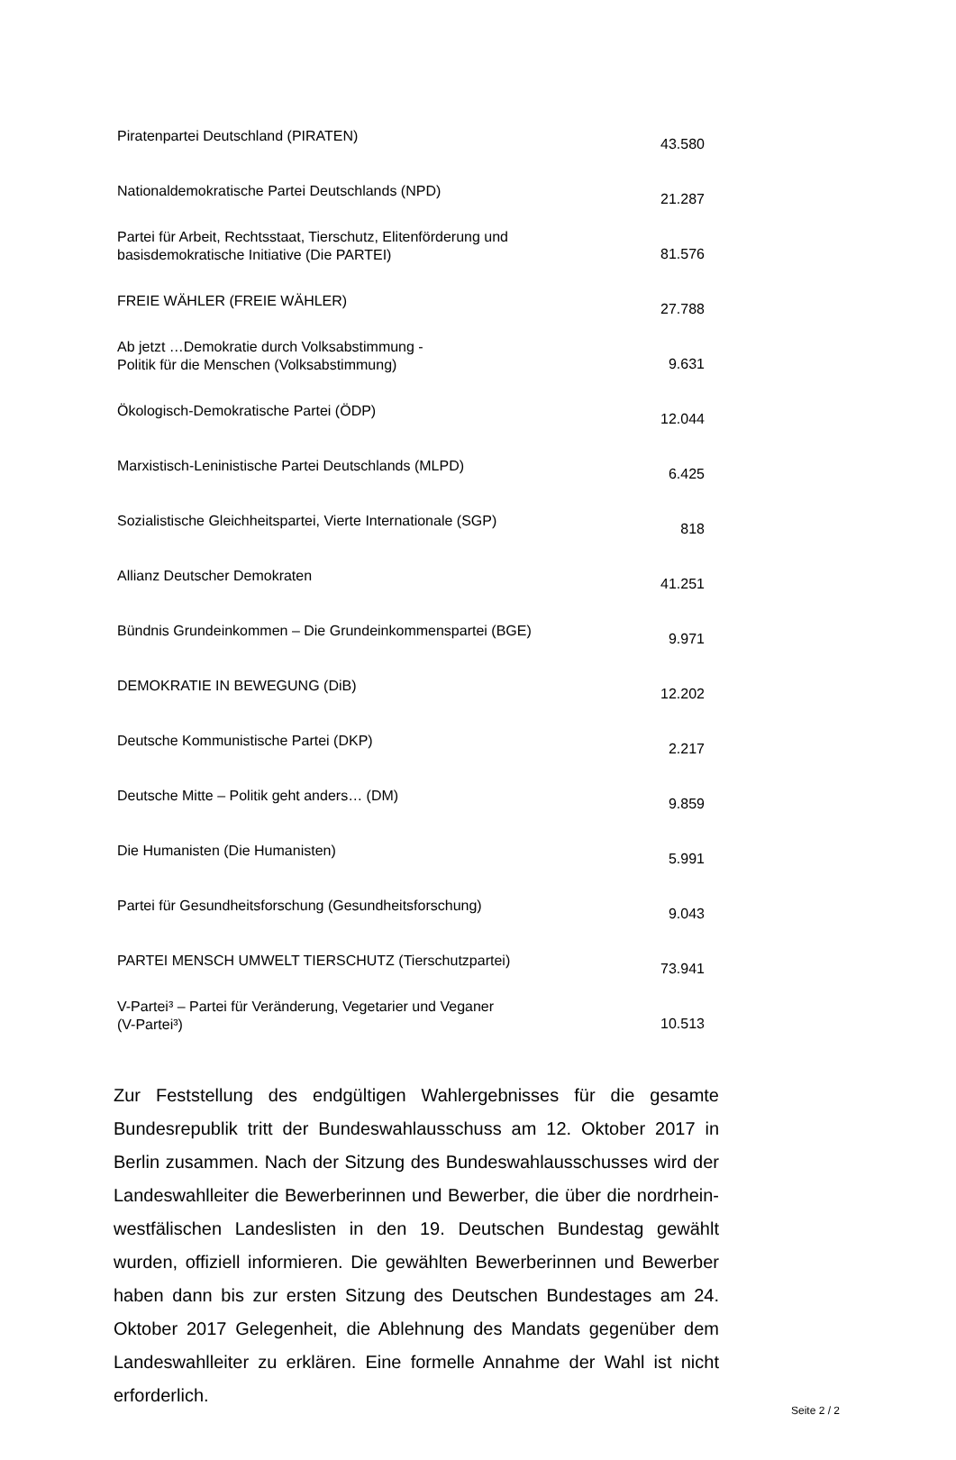| Piratenpartei Deutschland (PIRATEN) | 43.580 |
| Nationaldemokratische Partei Deutschlands (NPD) | 21.287 |
| Partei für Arbeit, Rechtsstaat, Tierschutz, Elitenförderung und basisdemokratische Initiative (Die PARTEI) | 81.576 |
| FREIE WÄHLER (FREIE WÄHLER) | 27.788 |
| Ab jetzt …Demokratie durch Volksabstimmung - Politik für die Menschen (Volksabstimmung) | 9.631 |
| Ökologisch-Demokratische Partei (ÖDP) | 12.044 |
| Marxistisch-Leninistische Partei Deutschlands (MLPD) | 6.425 |
| Sozialistische Gleichheitspartei, Vierte Internationale (SGP) | 818 |
| Allianz Deutscher Demokraten | 41.251 |
| Bündnis Grundeinkommen – Die Grundeinkommenspartei (BGE) | 9.971 |
| DEMOKRATIE IN BEWEGUNG (DiB) | 12.202 |
| Deutsche Kommunistische Partei (DKP) | 2.217 |
| Deutsche Mitte – Politik geht anders… (DM) | 9.859 |
| Die Humanisten (Die Humanisten) | 5.991 |
| Partei für Gesundheitsforschung (Gesundheitsforschung) | 9.043 |
| PARTEI MENSCH UMWELT TIERSCHUTZ (Tierschutzpartei) | 73.941 |
| V-Partei³ – Partei für Veränderung, Vegetarier und Veganer (V-Partei³) | 10.513 |
Zur Feststellung des endgültigen Wahlergebnisses für die gesamte Bundesrepublik tritt der Bundeswahlausschuss am 12. Oktober 2017 in Berlin zusammen. Nach der Sitzung des Bundeswahlausschusses wird der Landeswahlleiter die Bewerberinnen und Bewerber, die über die nordrhein-westfälischen Landeslisten in den 19. Deutschen Bundestag gewählt wurden, offiziell informieren. Die gewählten Bewerberinnen und Bewerber haben dann bis zur ersten Sitzung des Deutschen Bundestages am 24. Oktober 2017 Gelegenheit, die Ablehnung des Mandats gegenüber dem Landeswahlleiter zu erklären. Eine formelle Annahme der Wahl ist nicht erforderlich.
Seite 2 / 2